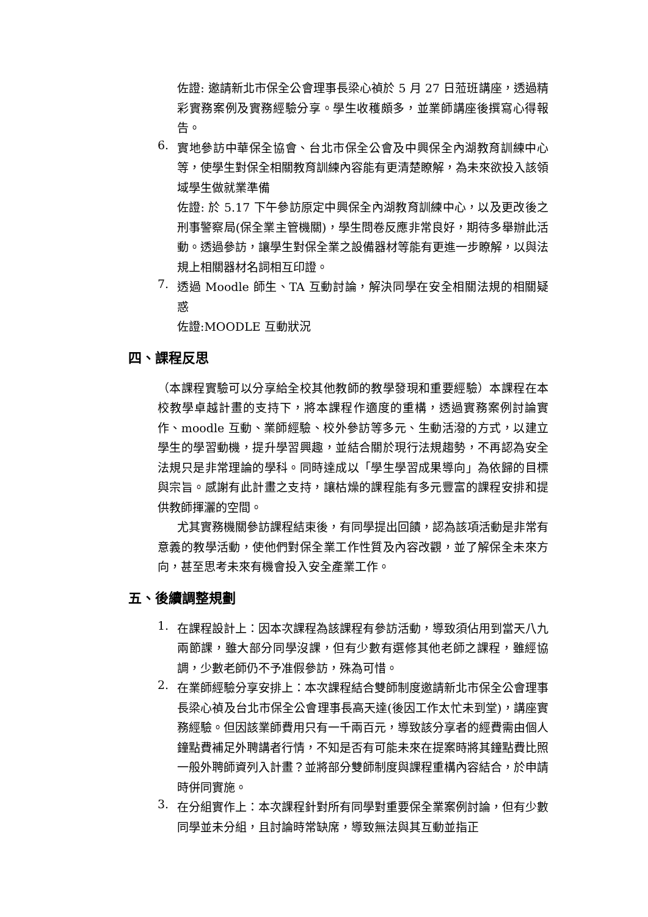佐證: 邀請新北市保全公會理事長梁心禎於 5 月 27 日蒞班講座，透過精彩實務案例及實務經驗分享。學生收穫頗多，並業師講座後撰寫心得報告。
6.
實地參訪中華保全協會、台北市保全公會及中興保全內湖教育訓練中心等，使學生對保全相關教育訓練內容能有更清楚瞭解，為未來欲投入該領域學生做就業準備
佐證: 於 5.17 下午參訪原定中興保全內湖教育訓練中心，以及更改後之刑事警察局(保全業主管機關)，學生問卷反應非常良好，期待多舉辦此活動。透過參訪，讓學生對保全業之設備器材等能有更進一步瞭解，以與法規上相關器材名詞相互印證。
7.
透過 Moodle 師生、TA 互動討論，解決同學在安全相關法規的相關疑惑
佐證:MOODLE 互動狀況
四、課程反思
（本課程實驗可以分享給全校其他教師的教學發現和重要經驗）本課程在本校教學卓越計畫的支持下，將本課程作適度的重構，透過實務案例討論實作、moodle 互動、業師經驗、校外參訪等多元、生動活潑的方式，以建立學生的學習動機，提升學習興趣，並結合關於現行法規趨勢，不再認為安全法規只是非常理論的學科。同時達成以「學生學習成果導向」為依歸的目標與宗旨。感謝有此計畫之支持，讓枯燥的課程能有多元豐富的課程安排和提供教師揮灑的空間。
尤其實務機關參訪課程結束後，有同學提出回饋，認為該項活動是非常有意義的教學活動，使他們對保全業工作性質及內容改觀，並了解保全未來方向，甚至思考未來有機會投入安全產業工作。
五、後續調整規劃
1.
在課程設計上：因本次課程為該課程有參訪活動，導致須佔用到當天八九兩節課，雖大部分同學沒課，但有少數有選修其他老師之課程，雖經協調，少數老師仍不予准假參訪，殊為可惜。
2.
在業師經驗分享安排上：本次課程結合雙師制度邀請新北市保全公會理事長梁心禎及台北市保全公會理事長高天達(後因工作太忙未到堂)，講座實務經驗。但因該業師費用只有一千兩百元，導致該分享者的經費需由個人鐘點費補足外聘講者行情，不知是否有可能未來在提案時將其鐘點費比照一般外聘師資列入計畫？並將部分雙師制度與課程重構內容結合，於申請時併同實施。
3.
在分組實作上：本次課程針對所有同學對重要保全業案例討論，但有少數同學並未分組，且討論時常缺席，導致無法與其互動並指正